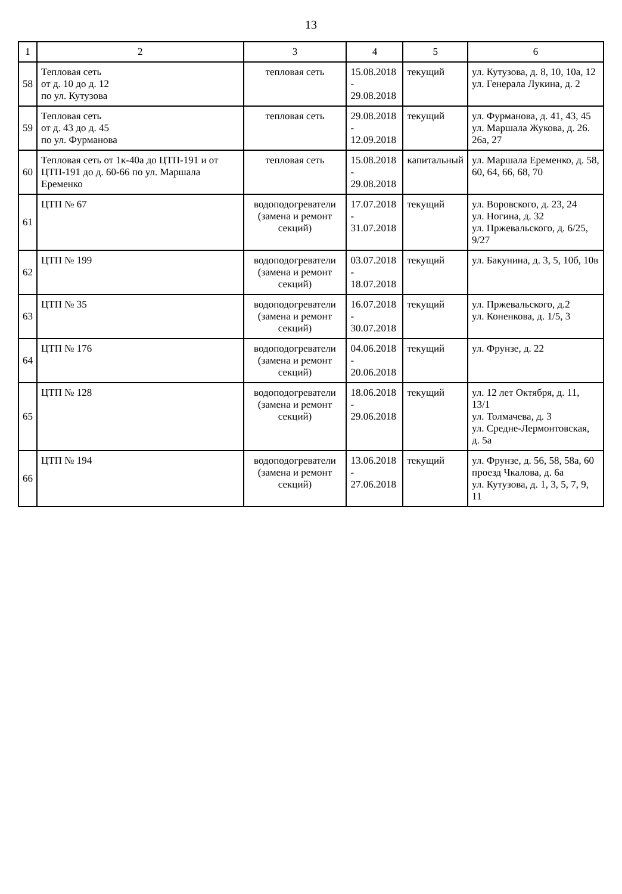13
| 1 | 2 | 3 | 4 | 5 | 6 |
| --- | --- | --- | --- | --- | --- |
| 58 | Тепловая сеть от д. 10 до д. 12 по ул. Кутузова | тепловая сеть | 15.08.2018 - 29.08.2018 | текущий | ул. Кутузова, д. 8, 10, 10а, 12 ул. Генерала Лукина, д. 2 |
| 59 | Тепловая сеть от д. 43 до д. 45 по ул. Фурманова | тепловая сеть | 29.08.2018 - 12.09.2018 | текущий | ул. Фурманова, д. 41, 43, 45 ул. Маршала Жукова, д. 26. 26а, 27 |
| 60 | Тепловая сеть от 1к-40а до ЦТП-191 и от ЦТП-191 до д. 60-66 по ул. Маршала Еременко | тепловая сеть | 15.08.2018 - 29.08.2018 | капитальный | ул. Маршала Еременко, д. 58, 60, 64, 66, 68, 70 |
| 61 | ЦТП № 67 | водоподогреватели (замена и ремонт секций) | 17.07.2018 - 31.07.2018 | текущий | ул. Воровского, д. 23, 24 ул. Ногина, д. 32 ул. Пржевальского, д. 6/25, 9/27 |
| 62 | ЦТП № 199 | водоподогреватели (замена и ремонт секций) | 03.07.2018 - 18.07.2018 | текущий | ул. Бакунина, д. 3, 5, 10б, 10в |
| 63 | ЦТП № 35 | водоподогреватели (замена и ремонт секций) | 16.07.2018 - 30.07.2018 | текущий | ул. Пржевальского, д.2 ул. Коненкова, д. 1/5, 3 |
| 64 | ЦТП № 176 | водоподогреватели (замена и ремонт секций) | 04.06.2018 - 20.06.2018 | текущий | ул. Фрунзе, д. 22 |
| 65 | ЦТП № 128 | водоподогреватели (замена и ремонт секций) | 18.06.2018 - 29.06.2018 | текущий | ул. 12 лет Октября, д. 11, 13/1 ул. Толмачева, д. 3 ул. Средне-Лермонтовская, д. 5а |
| 66 | ЦТП № 194 | водоподогреватели (замена и ремонт секций) | 13.06.2018 - 27.06.2018 | текущий | ул. Фрунзе, д. 56, 58, 58а, 60 проезд Чкалова, д. 6а ул. Кутузова, д. 1, 3, 5, 7, 9, 11 |